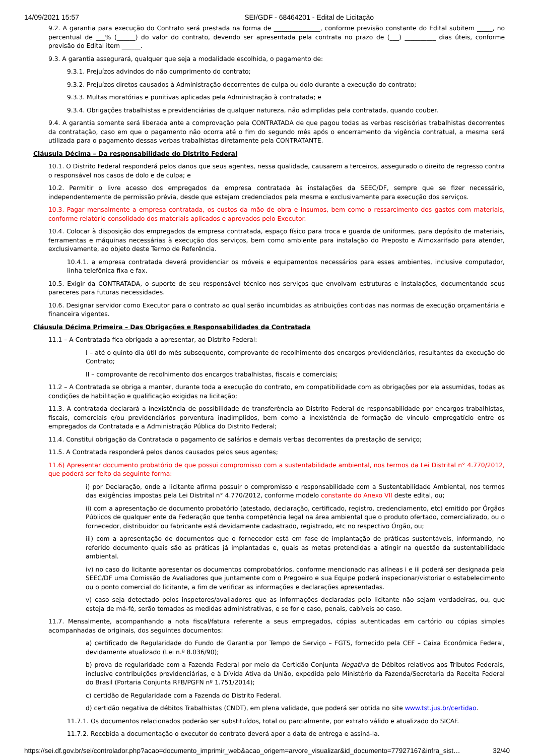14/09/2021 15:57 SEI/GDF - 68464201 - Edital de Licitação
9.2. A garantia para execução do Contrato será prestada na forma de _______________, conforme previsão constante do Edital subitem _____, no percentual de ___% (______) do valor do contrato, devendo ser apresentada pela contrata no prazo de (___) __________ dias úteis, conforme previsão do Edital item ______.
9.3. A garantia assegurará, qualquer que seja a modalidade escolhida, o pagamento de:
9.3.1. Prejuízos advindos do não cumprimento do contrato;
9.3.2. Prejuízos diretos causados à Administração decorrentes de culpa ou dolo durante a execução do contrato;
9.3.3. Multas moratórias e punitivas aplicadas pela Administração à contratada; e
9.3.4. Obrigações trabalhistas e previdenciárias de qualquer natureza, não adimplidas pela contratada, quando couber.
9.4. A garantia somente será liberada ante a comprovação pela CONTRATADA de que pagou todas as verbas rescisórias trabalhistas decorrentes da contratação, caso em que o pagamento não ocorra até o fim do segundo mês após o encerramento da vigência contratual, a mesma será utilizada para o pagamento dessas verbas trabalhistas diretamente pela CONTRATANTE.
Cláusula Décima – Da responsabilidade do Distrito Federal
10.1. O Distrito Federal responderá pelos danos que seus agentes, nessa qualidade, causarem a terceiros, assegurado o direito de regresso contra o responsável nos casos de dolo e de culpa; e
10.2. Permitir o livre acesso dos empregados da empresa contratada às instalações da SEEC/DF, sempre que se fizer necessário, independentemente de permissão prévia, desde que estejam credenciados pela mesma e exclusivamente para execução dos serviços.
10.3. Pagar mensalmente a empresa contratada, os custos da mão de obra e insumos, bem como o ressarcimento dos gastos com materiais, conforme relatório consolidado dos materiais aplicados e aprovados pelo Executor.
10.4. Colocar à disposição dos empregados da empresa contratada, espaço físico para troca e guarda de uniformes, para depósito de materiais, ferramentas e máquinas necessárias à execução dos serviços, bem como ambiente para instalação do Preposto e Almoxarifado para atender, exclusivamente, ao objeto deste Termo de Referência.
10.4.1. a empresa contratada deverá providenciar os móveis e equipamentos necessários para esses ambientes, inclusive computador, linha telefônica fixa e fax.
10.5. Exigir da CONTRATADA, o suporte de seu responsável técnico nos serviços que envolvam estruturas e instalações, documentando seus pareceres para futuras necessidades.
10.6. Designar servidor como Executor para o contrato ao qual serão incumbidas as atribuições contidas nas normas de execução orçamentária e financeira vigentes.
Cláusula Décima Primeira – Das Obrigações e Responsabilidades da Contratada
11.1 – A Contratada fica obrigada a apresentar, ao Distrito Federal:
I – até o quinto dia útil do mês subsequente, comprovante de recolhimento dos encargos previdenciários, resultantes da execução do Contrato;
II – comprovante de recolhimento dos encargos trabalhistas, fiscais e comerciais;
11.2 – A Contratada se obriga a manter, durante toda a execução do contrato, em compatibilidade com as obrigações por ela assumidas, todas as condições de habilitação e qualificação exigidas na licitação;
11.3. A contratada declarará a inexistência de possibilidade de transferência ao Distrito Federal de responsabilidade por encargos trabalhistas, fiscais, comerciais e/ou previdenciários porventura inadimplidos, bem como a inexistência de formação de vínculo empregatício entre os empregados da Contratada e a Administração Pública do Distrito Federal;
11.4. Constitui obrigação da Contratada o pagamento de salários e demais verbas decorrentes da prestação de serviço;
11.5. A Contratada responderá pelos danos causados pelos seus agentes;
11.6) Apresentar documento probatório de que possui compromisso com a sustentabilidade ambiental, nos termos da Lei Distrital n° 4.770/2012, que poderá ser feito da seguinte forma:
i) por Declaração, onde a licitante afirma possuir o compromisso e responsabilidade com a Sustentabilidade Ambiental, nos termos das exigências impostas pela Lei Distrital n° 4.770/2012, conforme modelo constante do Anexo VII deste edital, ou;
ii) com a apresentação de documento probatório (atestado, declaração, certificado, registro, credenciamento, etc) emitido por Órgãos Públicos de qualquer ente da Federação que tenha competência legal na área ambiental que o produto ofertado, comercializado, ou o fornecedor, distribuidor ou fabricante está devidamente cadastrado, registrado, etc no respectivo Órgão, ou;
iii) com a apresentação de documentos que o fornecedor está em fase de implantação de práticas sustentáveis, informando, no referido documento quais são as práticas já implantadas e, quais as metas pretendidas a atingir na questão da sustentabilidade ambiental.
iv) no caso do licitante apresentar os documentos comprobatórios, conforme mencionado nas alíneas i e iii poderá ser designada pela SEEC/DF uma Comissão de Avaliadores que juntamente com o Pregoeiro e sua Equipe poderá inspecionar/vistoriar o estabelecimento ou o ponto comercial do licitante, a fim de verificar as informações e declarações apresentadas.
v) caso seja detectado pelos inspetores/avaliadores que as informações declaradas pelo licitante não sejam verdadeiras, ou, que esteja de má-fé, serão tomadas as medidas administrativas, e se for o caso, penais, cabíveis ao caso.
11.7. Mensalmente, acompanhando a nota fiscal/fatura referente a seus empregados, cópias autenticadas em cartório ou cópias simples acompanhadas de originais, dos seguintes documentos:
a) certificado de Regularidade do Fundo de Garantia por Tempo de Serviço – FGTS, fornecido pela CEF – Caixa Econômica Federal, devidamente atualizado (Lei n.º 8.036/90);
b) prova de regularidade com a Fazenda Federal por meio da Certidão Conjunta Negativa de Débitos relativos aos Tributos Federais, inclusive contribuições previdenciárias, e à Dívida Ativa da União, expedida pelo Ministério da Fazenda/Secretaria da Receita Federal do Brasil (Portaria Conjunta RFB/PGFN nº 1.751/2014);
c) certidão de Regularidade com a Fazenda do Distrito Federal.
d) certidão negativa de débitos Trabalhistas (CNDT), em plena validade, que poderá ser obtida no site www.tst.jus.br/certidao.
11.7.1. Os documentos relacionados poderão ser substituídos, total ou parcialmente, por extrato válido e atualizado do SICAF.
11.7.2. Recebida a documentação o executor do contrato deverá apor a data de entrega e assiná-la.
https://sei.df.gov.br/sei/controlador.php?acao=documento_imprimir_web&acao_origem=arvore_visualizar&id_documento=77927167&infra_sist… 32/40